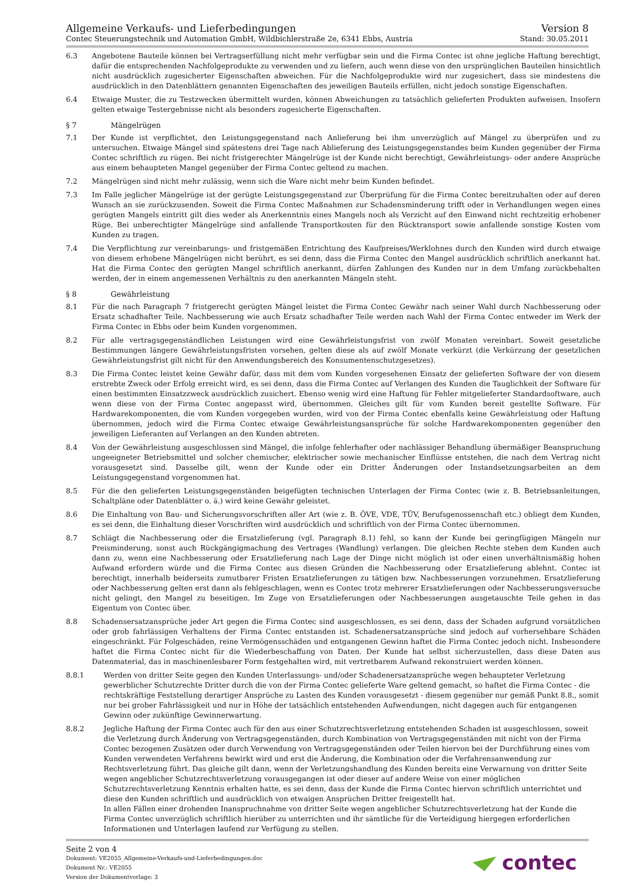Allgemeine Verkaufs- und Lieferbedingungen
Contec Steuerungstechnik und Automation GmbH, Wildbichlerstraße 2e, 6341 Ebbs, Austria
Version 8
Stand: 30.05.2011
6.3 Angebotene Bauteile können bei Vertragserfüllung nicht mehr verfügbar sein und die Firma Contec ist ohne jegliche Haftung berechtigt, dafür die entsprechenden Nachfolgeprodukte zu verwenden und zu liefern, auch wenn diese von den ursprünglichen Bauteilen hinsichtlich nicht ausdrücklich zugesicherter Eigenschaften abweichen. Für die Nachfolgeprodukte wird nur zugesichert, dass sie mindestens die ausdrücklich in den Datenblättern genannten Eigenschaften des jeweiligen Bauteils erfüllen, nicht jedoch sonstige Eigenschaften.
6.4 Etwaige Muster, die zu Testzwecken übermittelt wurden, können Abweichungen zu tatsächlich gelieferten Produkten aufweisen. Insofern gelten etwaige Testergebnisse nicht als besonders zugesicherte Eigenschaften.
§ 7 Mängelrügen
7.1 Der Kunde ist verpflichtet, den Leistungsgegenstand nach Anlieferung bei ihm unverzüglich auf Mängel zu überprüfen und zu untersuchen. Etwaige Mängel sind spätestens drei Tage nach Ablieferung des Leistungsgegenstandes beim Kunden gegenüber der Firma Contec schriftlich zu rügen. Bei nicht fristgerechter Mängelrüge ist der Kunde nicht berechtigt, Gewährleistungs- oder andere Ansprüche aus einem behaupteten Mangel gegenüber der Firma Contec geltend zu machen.
7.2 Mängelrügen sind nicht mehr zulässig, wenn sich die Ware nicht mehr beim Kunden befindet.
7.3 Im Falle jeglicher Mängelrüge ist der gerügte Leistungsgegenstand zur Überprüfung für die Firma Contec bereitzuhalten oder auf deren Wunsch an sie zurückzusenden. Soweit die Firma Contec Maßnahmen zur Schadensminderung trifft oder in Verhandlungen wegen eines gerügten Mangels eintritt gilt dies weder als Anerkenntnis eines Mangels noch als Verzicht auf den Einwand nicht rechtzeitig erhobener Rüge. Bei unberechtigter Mängelrüge sind anfallende Transportkosten für den Rücktransport sowie anfallende sonstige Kosten vom Kunden zu tragen.
7.4 Die Verpflichtung zur vereinbarungs- und fristgemäßen Entrichtung des Kaufpreises/Werklohnes durch den Kunden wird durch etwaige von diesem erhobene Mängelrügen nicht berührt, es sei denn, dass die Firma Contec den Mangel ausdrücklich schriftlich anerkannt hat. Hat die Firma Contec den gerügten Mangel schriftlich anerkannt, dürfen Zahlungen des Kunden nur in dem Umfang zurückbehalten werden, der in einem angemessenen Verhältnis zu den anerkannten Mängeln steht.
§ 8 Gewährleistung
8.1 Für die nach Paragraph 7 fristgerecht gerügten Mängel leistet die Firma Contec Gewähr nach seiner Wahl durch Nachbesserung oder Ersatz schadhafter Teile. Nachbesserung wie auch Ersatz schadhafter Teile werden nach Wahl der Firma Contec entweder im Werk der Firma Contec in Ebbs oder beim Kunden vorgenommen.
8.2 Für alle vertragsgegenständlichen Leistungen wird eine Gewährleistungsfrist von zwölf Monaten vereinbart. Soweit gesetzliche Bestimmungen längere Gewährleistungsfristen vorsehen, gelten diese als auf zwölf Monate verkürzt (die Verkürzung der gesetzlichen Gewährleistungsfrist gilt nicht für den Anwendungsbereich des Konsumentenschutzgesetzes).
8.3 Die Firma Contec leistet keine Gewähr dafür, dass mit dem vom Kunden vorgesehenen Einsatz der gelieferten Software der von diesem erstrebte Zweck oder Erfolg erreicht wird, es sei denn, dass die Firma Contec auf Verlangen des Kunden die Tauglichkeit der Software für einen bestimmten Einsatzzweck ausdrücklich zusichert. Ebenso wenig wird eine Haftung für Fehler mitgelieferter Standardsoftware, auch wenn diese von der Firma Contec angepasst wird, übernommen. Gleiches gilt für vom Kunden bereit gestellte Software. Für Hardwarekomponenten, die vom Kunden vorgegeben wurden, wird von der Firma Contec ebenfalls keine Gewährleistung oder Haftung übernommen, jedoch wird die Firma Contec etwaige Gewährleistungsansprüche für solche Hardwarekomponenten gegenüber den jeweiligen Lieferanten auf Verlangen an den Kunden abtreten.
8.4 Von der Gewährleistung ausgeschlossen sind Mängel, die infolge fehlerhafter oder nachlässiger Behandlung übermäßiger Beanspruchung ungeeigneter Betriebsmittel und solcher chemischer, elektrischer sowie mechanischer Einflüsse entstehen, die nach dem Vertrag nicht vorausgesetzt sind. Dasselbe gilt, wenn der Kunde oder ein Dritter Änderungen oder Instandsetzungsarbeiten an dem Leistungsgegenstand vorgenommen hat.
8.5 Für die den gelieferten Leistungsgegenständen beigefügten technischen Unterlagen der Firma Contec (wie z. B. Betriebsanleitungen, Schaltpläne oder Datenblätter o. ä.) wird keine Gewähr geleistet.
8.6 Die Einhaltung von Bau- und Sicherungsvorschriften aller Art (wie z. B. ÖVE, VDE, TÜV, Berufsgenossenschaft etc.) obliegt dem Kunden, es sei denn, die Einhaltung dieser Vorschriften wird ausdrücklich und schriftlich von der Firma Contec übernommen.
8.7 Schlägt die Nachbesserung oder die Ersatzlieferung (vgl. Paragraph 8.1) fehl, so kann der Kunde bei geringfügigen Mängeln nur Preisminderung, sonst auch Rückgängigmachung des Vertrages (Wandlung) verlangen. Die gleichen Rechte stehen dem Kunden auch dann zu, wenn eine Nachbesserung oder Ersatzlieferung nach Lage der Dinge nicht möglich ist oder einen unverhältnismäßig hohen Aufwand erfordern würde und die Firma Contec aus diesen Gründen die Nachbesserung oder Ersatzlieferung ablehnt. Contec ist berechtigt, innerhalb beiderseits zumutbarer Fristen Ersatzlieferungen zu tätigen bzw. Nachbesserungen vorzunehmen. Ersatzlieferung oder Nachbesserung gelten erst dann als fehlgeschlagen, wenn es Contec trotz mehrerer Ersatzlieferungen oder Nachbesserungsversuche nicht gelingt, den Mangel zu beseitigen. Im Zuge von Ersatzlieferungen oder Nachbesserungen ausgetauschte Teile gehen in das Eigentum von Contec über.
8.8 Schadensersatzansprüche jeder Art gegen die Firma Contec sind ausgeschlossen, es sei denn, dass der Schaden aufgrund vorsätzlichen oder grob fahrlässigen Verhaltens der Firma Contec entstanden ist. Schadenersatzansprüche sind jedoch auf vorhersehbare Schäden eingeschränkt. Für Folgeschäden, reine Vermögensschäden und entgangenen Gewinn haftet die Firma Contec jedoch nicht. Insbesondere haftet die Firma Contec nicht für die Wiederbeschaffung von Daten. Der Kunde hat selbst sicherzustellen, dass diese Daten aus Datenmaterial, das in maschinenlesbarer Form festgehalten wird, mit vertretbarem Aufwand rekonstruiert werden können.
8.8.1 Werden von dritter Seite gegen den Kunden Unterlassungs- und/oder Schadenersatzansprüche wegen behaupteter Verletzung gewerblicher Schutzrechte Dritter durch die von der Firma Contec gelieferte Ware geltend gemacht, so haftet die Firma Contec - die rechtskräftige Feststellung derartiger Ansprüche zu Lasten des Kunden vorausgesetzt - diesem gegenüber nur gemäß Punkt 8.8., somit nur bei grober Fahrlässigkeit und nur in Höhe der tatsächlich entstehenden Aufwendungen, nicht dagegen auch für entgangenen Gewinn oder zukünftige Gewinnerwartung.
8.8.2 Jegliche Haftung der Firma Contec auch für den aus einer Schutzrechtsverletzung entstehenden Schaden ist ausgeschlossen, soweit die Verletzung durch Änderung von Vertragsgegenständen, durch Kombination von Vertragsgegenständen mit nicht von der Firma Contec bezogenen Zusätzen oder durch Verwendung von Vertragsgegenständen oder Teilen hiervon bei der Durchführung eines vom Kunden verwendeten Verfahrens bewirkt wird und erst die Änderung, die Kombination oder die Verfahrensanwendung zur Rechtsverletzung führt. Das gleiche gilt dann, wenn der Verletzungshandlung des Kunden bereits eine Verwarnung von dritter Seite wegen angeblicher Schutzrechtsverletzung vorausgegangen ist oder dieser auf andere Weise von einer möglichen Schutzrechtsverletzung Kenntnis erhalten hatte, es sei denn, dass der Kunde die Firma Contec hiervon schriftlich unterrichtet und diese den Kunden schriftlich und ausdrücklich von etwaigen Ansprüchen Dritter freigestellt hat.
In allen Fällen einer drohenden Inanspruchnahme von dritter Seite wegen angeblicher Schutzrechtsverletzung hat der Kunde die Firma Contec unverzüglich schriftlich hierüber zu unterrichten und ihr sämtliche für die Verteidigung hiergegen erforderlichen Informationen und Unterlagen laufend zur Verfügung zu stellen.
Seite 2 von 4
Dokument: VE2055_Allgemeine-Verkaufs-und-Lieferbedingungen.doc
Dokument Nr.: VE2055
Version der Dokumentvorlage: 3
contec